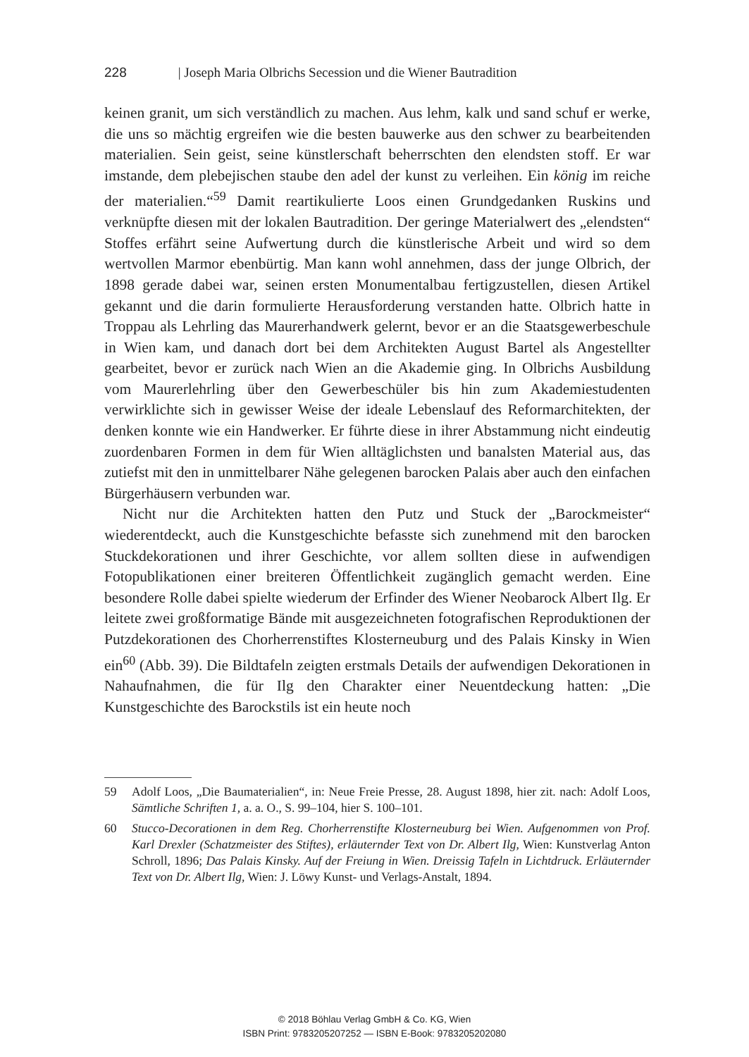228 | Joseph Maria Olbrichs Secession und die Wiener Bautradition
keinen granit, um sich verständlich zu machen. Aus lehm, kalk und sand schuf er werke, die uns so mächtig ergreifen wie die besten bauwerke aus den schwer zu bearbeitenden materialien. Sein geist, seine künstlerschaft beherrschten den elendsten stoff. Er war imstande, dem plebejischen staube den adel der kunst zu verleihen. Ein könig im reiche der materialien.“<sup>59</sup> Damit reartikulierte Loos einen Grundgedanken Ruskins und verknüpfte diesen mit der lokalen Bautradition. Der geringe Materialwert des „elendsten“ Stoffes erfährt seine Aufwertung durch die künstlerische Arbeit und wird so dem wertvollen Marmor ebenbürtig. Man kann wohl annehmen, dass der junge Olbrich, der 1898 gerade dabei war, seinen ersten Monumentalbau fertigzustellen, diesen Artikel gekannt und die darin formulierte Herausforderung verstanden hatte. Olbrich hatte in Troppau als Lehrling das Maurerhandwerk gelernt, bevor er an die Staatsgewerbeschule in Wien kam, und danach dort bei dem Architekten August Bartel als Angestellter gearbeitet, bevor er zurück nach Wien an die Akademie ging. In Olbrichs Ausbildung vom Maurerlehrling über den Gewerbeschüler bis hin zum Akademiestudenten verwirklichte sich in gewisser Weise der ideale Lebenslauf des Reformarchitekten, der denken konnte wie ein Handwerker. Er führte diese in ihrer Abstammung nicht eindeutig zuordenbaren Formen in dem für Wien alltäglichsten und banalsten Material aus, das zutiefst mit den in unmittelbarer Nähe gelegenen barocken Palais aber auch den einfachen Bürgerhäusern verbunden war.
Nicht nur die Architekten hatten den Putz und Stuck der „Barockmeister“ wiederentdeckt, auch die Kunstgeschichte befasste sich zunehmend mit den barocken Stuckdekorationen und ihrer Geschichte, vor allem sollten diese in aufwendigen Fotopublikationen einer breiteren Öffentlichkeit zugänglich gemacht werden. Eine besondere Rolle dabei spielte wiederum der Erfinder des Wiener Neobarock Albert Ilg. Er leitete zwei großformatige Bände mit ausgezeichneten fotografischen Reproduktionen der Putzdekorationen des Chorherrenstiftes Klosterneuburg und des Palais Kinsky in Wien ein<sup>60</sup> (Abb. 39). Die Bildtafeln zeigten erstmals Details der aufwendigen Dekorationen in Nahaufnahmen, die für Ilg den Charakter einer Neuentdeckung hatten: „Die Kunstgeschichte des Barockstils ist ein heute noch
59 Adolf Loos, „Die Baumaterialien“, in: Neue Freie Presse, 28. August 1898, hier zit. nach: Adolf Loos, Sämtliche Schriften 1, a. a. O., S. 99–104, hier S. 100–101.
60 Stucco-Decorationen in dem Reg. Chorherrenstifte Klosterneuburg bei Wien. Aufgenommen von Prof. Karl Drexler (Schatzmeister des Stiftes), erläuternder Text von Dr. Albert Ilg, Wien: Kunstverlag Anton Schroll, 1896; Das Palais Kinsky. Auf der Freiung in Wien. Dreissig Tafeln in Lichtdruck. Erläuternder Text von Dr. Albert Ilg, Wien: J. Löwy Kunst- und Verlags-Anstalt, 1894.
© 2018 Böhlau Verlag GmbH & Co. KG, Wien
ISBN Print: 9783205207252 — ISBN E-Book: 9783205202080